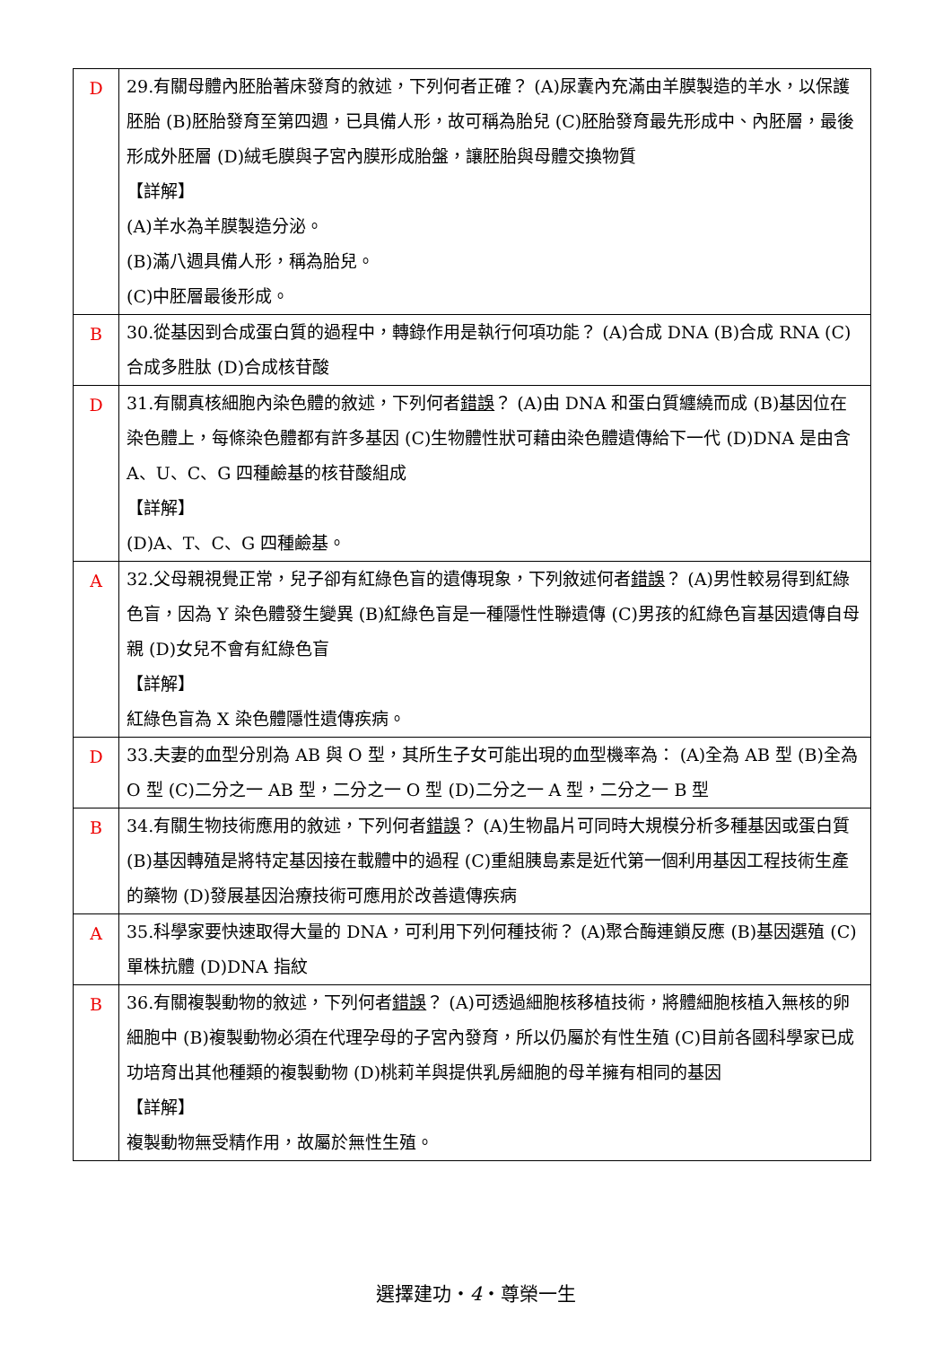| D | 29.有關母體內胚胎著床發育的敘述，下列何者正確？ (A)尿囊內充滿由羊膜製造的羊水，以保護胚胎 (B)胚胎發育至第四週，已具備人形，故可稱為胎兒 (C)胚胎發育最先形成中、內胚層，最後形成外胚層 (D)絨毛膜與子宮內膜形成胎盤，讓胚胎與母體交換物質 【詳解】 (A)羊水為羊膜製造分泌。 (B)滿八週具備人形，稱為胎兒。 (C)中胚層最後形成。 |
| B | 30.從基因到合成蛋白質的過程中，轉錄作用是執行何項功能？ (A)合成 DNA (B)合成 RNA (C)合成多胜肽 (D)合成核苷酸 |
| D | 31.有關真核細胞內染色體的敘述，下列何者 錯誤 ？ (A)由 DNA 和蛋白質纏繞而成 (B)基因位在染色體上，每條染色體都有許多基因 (C)生物體性狀可藉由染色體遺傳給下一代 (D)DNA 是由含 A、U、C、G 四種鹼基的核苷酸組成 【詳解】 (D)A、T、C、G 四種鹼基。 |
| A | 32.父母親視覺正常，兒子卻有紅綠色盲的遺傳現象，下列敘述何者 錯誤 ？ (A)男性較易得到紅綠色盲，因為 Y 染色體發生變異 (B)紅綠色盲是一種隱性性聯遺傳 (C)男孩的紅綠色盲基因遺傳自母親 (D)女兒不會有紅綠色盲 【詳解】 紅綠色盲為 X 染色體隱性遺傳疾病。 |
| D | 33.夫妻的血型分別為 AB 與 O 型，其所生子女可能出現的血型機率為： (A)全為 AB 型 (B)全為 O 型 (C)二分之一 AB 型，二分之一 O 型 (D)二分之一 A 型，二分之一 B 型 |
| B | 34.有關生物技術應用的敘述，下列何者 錯誤 ？ (A)生物晶片可同時大規模分析多種基因或蛋白質 (B)基因轉殖是將特定基因接在載體中的過程 (C)重組胰島素是近代第一個利用基因工程技術生產的藥物 (D)發展基因治療技術可應用於改善遺傳疾病 |
| A | 35.科學家要快速取得大量的 DNA，可利用下列何種技術？ (A)聚合酶連鎖反應 (B)基因選殖 (C)單株抗體 (D)DNA 指紋 |
| B | 36.有關複製動物的敘述，下列何者 錯誤 ？ (A)可透過細胞核移植技術，將體細胞核植入無核的卵細胞中 (B)複製動物必須在代理孕母的子宮內發育，所以仍屬於有性生殖 (C)目前各國科學家已成功培育出其他種類的複製動物 (D)桃莉羊與提供乳房細胞的母羊擁有相同的基因 【詳解】 複製動物無受精作用，故屬於無性生殖。 |
選擇建功‧4‧尊榮一生